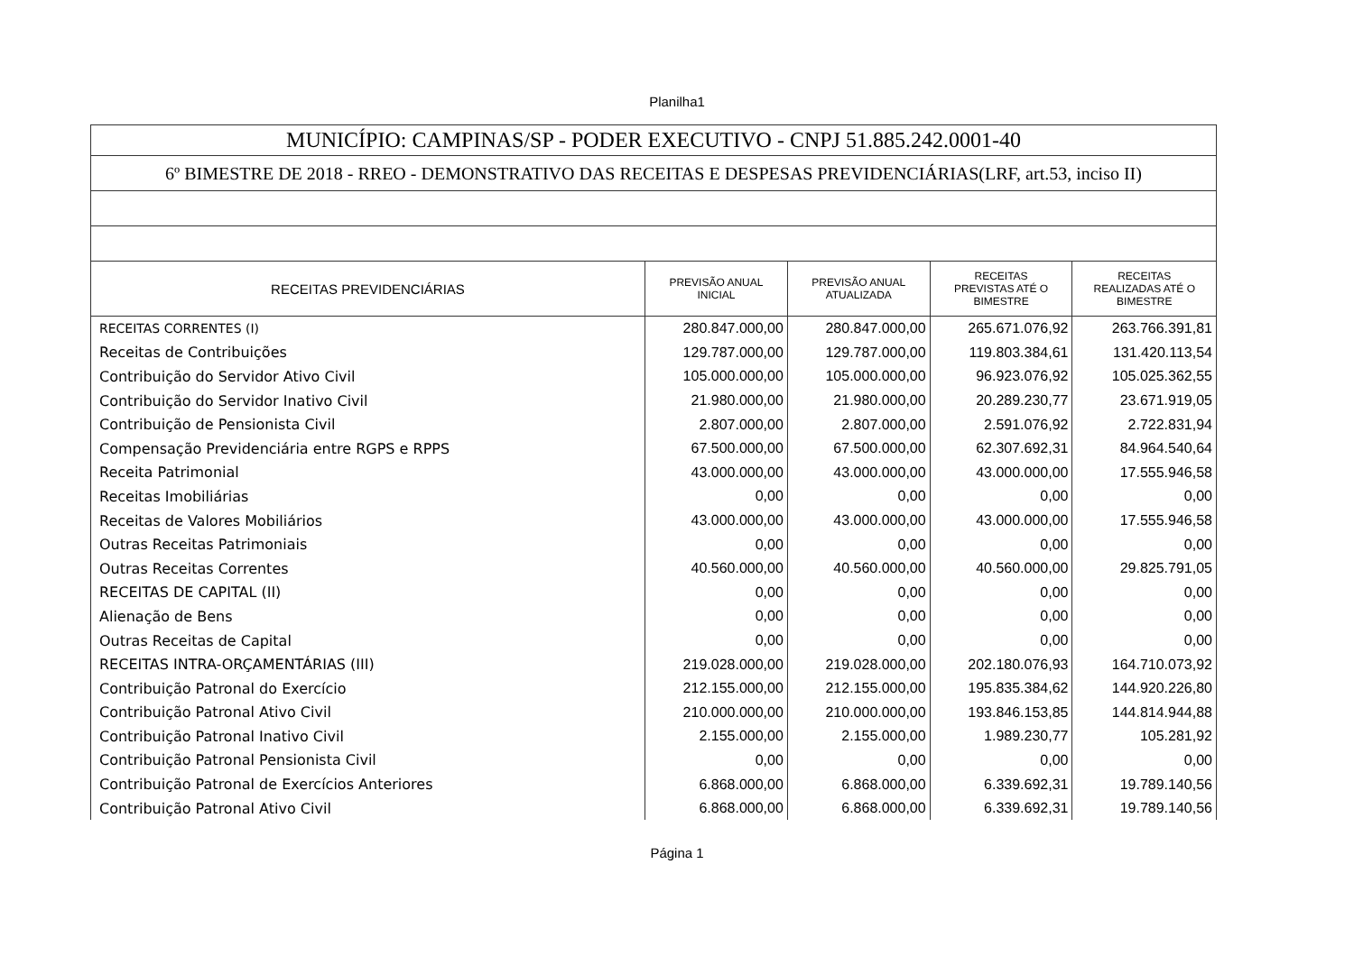Planilha1
| MUNICÍPIO: CAMPINAS/SP - PODER EXECUTIVO - CNPJ 51.885.242.0001-40 | | | | |
| 6º BIMESTRE DE 2018 - RREO - DEMONSTRATIVO DAS RECEITAS E DESPESAS PREVIDENCIÁRIAS(LRF, art.53, inciso II) | | | | |
| RECEITAS PREVIDENCIÁRIAS | PREVISÃO ANUAL INICIAL | PREVISÃO ANUAL ATUALIZADA | RECEITAS PREVISTAS ATÉ O BIMESTRE | RECEITAS REALIZADAS ATÉ O BIMESTRE |
| RECEITAS CORRENTES (I) | 280.847.000,00 | 280.847.000,00 | 265.671.076,92 | 263.766.391,81 |
| Receitas de Contribuições | 129.787.000,00 | 129.787.000,00 | 119.803.384,61 | 131.420.113,54 |
| Contribuição do Servidor Ativo Civil | 105.000.000,00 | 105.000.000,00 | 96.923.076,92 | 105.025.362,55 |
| Contribuição do Servidor Inativo Civil | 21.980.000,00 | 21.980.000,00 | 20.289.230,77 | 23.671.919,05 |
| Contribuição de Pensionista Civil | 2.807.000,00 | 2.807.000,00 | 2.591.076,92 | 2.722.831,94 |
| Compensação Previdenciária entre RGPS e RPPS | 67.500.000,00 | 67.500.000,00 | 62.307.692,31 | 84.964.540,64 |
| Receita Patrimonial | 43.000.000,00 | 43.000.000,00 | 43.000.000,00 | 17.555.946,58 |
| Receitas Imobiliárias | 0,00 | 0,00 | 0,00 | 0,00 |
| Receitas de Valores Mobiliários | 43.000.000,00 | 43.000.000,00 | 43.000.000,00 | 17.555.946,58 |
| Outras Receitas Patrimoniais | 0,00 | 0,00 | 0,00 | 0,00 |
| Outras Receitas Correntes | 40.560.000,00 | 40.560.000,00 | 40.560.000,00 | 29.825.791,05 |
| RECEITAS DE CAPITAL (II) | 0,00 | 0,00 | 0,00 | 0,00 |
| Alienação de Bens | 0,00 | 0,00 | 0,00 | 0,00 |
| Outras Receitas de Capital | 0,00 | 0,00 | 0,00 | 0,00 |
| RECEITAS INTRA-ORÇAMENTÁRIAS (III) | 219.028.000,00 | 219.028.000,00 | 202.180.076,93 | 164.710.073,92 |
| Contribuição Patronal do Exercício | 212.155.000,00 | 212.155.000,00 | 195.835.384,62 | 144.920.226,80 |
| Contribuição Patronal Ativo Civil | 210.000.000,00 | 210.000.000,00 | 193.846.153,85 | 144.814.944,88 |
| Contribuição Patronal Inativo Civil | 2.155.000,00 | 2.155.000,00 | 1.989.230,77 | 105.281,92 |
| Contribuição Patronal Pensionista Civil | 0,00 | 0,00 | 0,00 | 0,00 |
| Contribuição Patronal de Exercícios Anteriores | 6.868.000,00 | 6.868.000,00 | 6.339.692,31 | 19.789.140,56 |
| Contribuição Patronal Ativo Civil | 6.868.000,00 | 6.868.000,00 | 6.339.692,31 | 19.789.140,56 |
Página 1